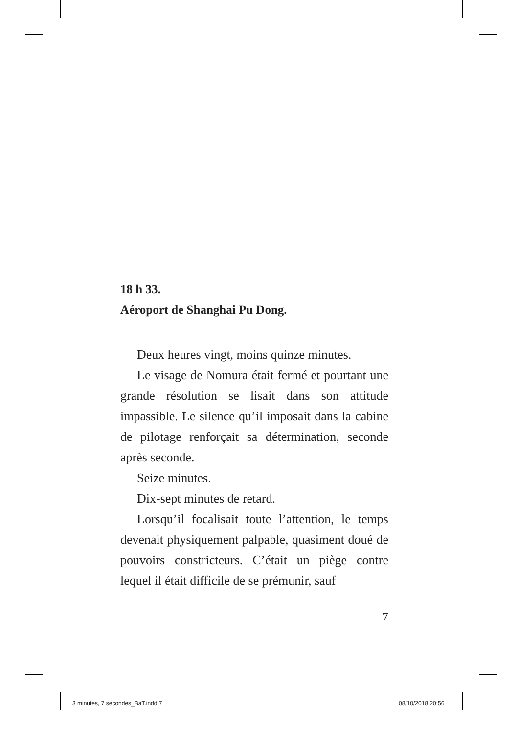18 h 33.
Aéroport de Shanghai Pu Dong.
Deux heures vingt, moins quinze minutes.
Le visage de Nomura était fermé et pourtant une grande résolution se lisait dans son attitude impassible. Le silence qu’il imposait dans la cabine de pilotage renforçait sa détermination, seconde après seconde.
Seize minutes.
Dix-sept minutes de retard.
Lorsqu’il focalisait toute l’attention, le temps devenait physiquement palpable, quasiment doué de pouvoirs constricteurs. C’était un piège contre lequel il était difficile de se prémunir, sauf
7
3 minutes, 7 secondes_BaT.indd 7
08/10/2018 20:56